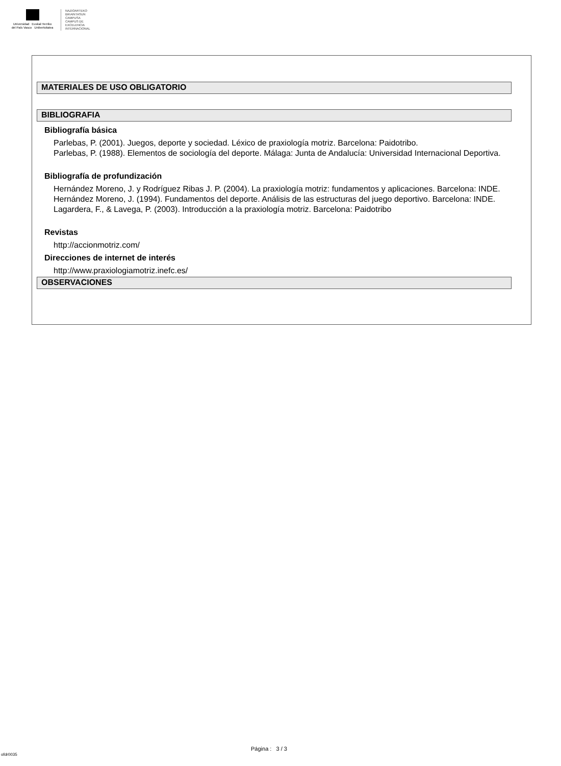Universidad Euskal Herriko
del País Vasco Unibertsitatea
NAZIOARTEKO
BIKAINTASUN
CAMPUSA
CAMPUS DE
EXCELENCIA
INTERNACIONAL
MATERIALES DE USO OBLIGATORIO
BIBLIOGRAFIA
Bibliografía básica
Parlebas, P. (2001). Juegos, deporte y sociedad. Léxico de praxiología motriz. Barcelona: Paidotribo.
Parlebas, P. (1988). Elementos de sociología del deporte. Málaga: Junta de Andalucía: Universidad Internacional Deportiva.
Bibliografía de profundización
Hernández Moreno, J. y Rodríguez Ribas J. P. (2004). La praxiología motriz: fundamentos y aplicaciones. Barcelona: INDE.
Hernández Moreno, J. (1994). Fundamentos del deporte. Análisis de las estructuras del juego deportivo. Barcelona: INDE.
Lagardera, F., & Lavega, P. (2003). Introducción a la praxiología motriz. Barcelona: Paidotribo
Revistas
http://accionmotriz.com/
Direcciones de internet de interés
http://www.praxiologiamotriz.inefc.es/
OBSERVACIONES
Página : 3 / 3
ofdr0035